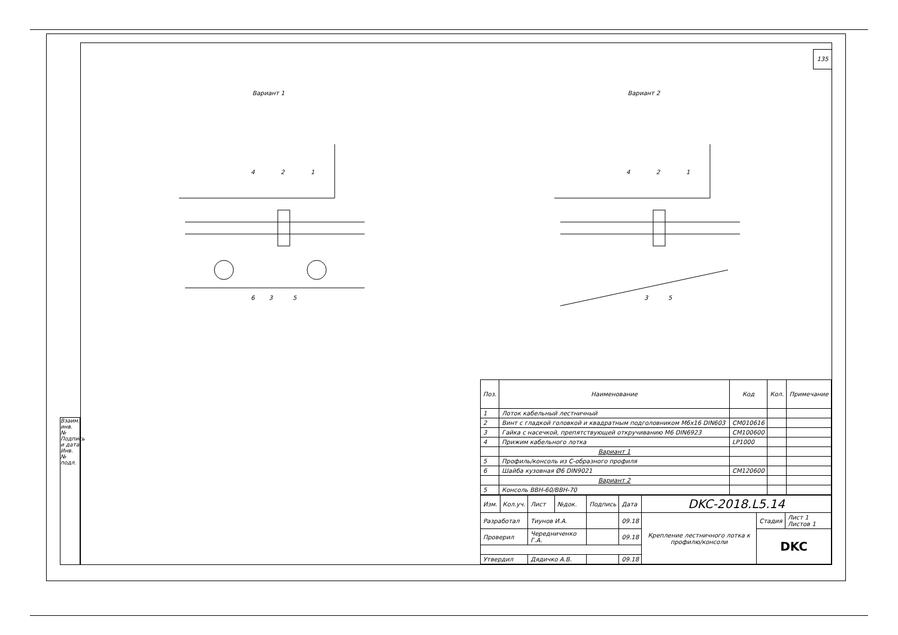135
Вариант 1
6
3
5
4
2
1
Вариант 2
3
5
4
2
1
| Поз. | Наименование | Код | Кол. | Примечание |
| --- | --- | --- | --- | --- |
| 1 | Лоток кабельный лестничный | | | |
| 2 | Винт с гладкой головкой и квадратным подголовником М6х16 DIN603 | CM010616 | | |
| 3 | Гайка с насечкой, препятствующей откручиванию М6 DIN6923 | CM100600 | | |
| 4 | Прижим кабельного лотка | LP1000 | | |
| | Вариант 1 | | | |
| 5 | Профиль/консоль из С-образного профиля | | | |
| 6 | Шайба кузовная Ø6 DIN9021 | CM120600 | | |
| | Вариант 2 | | | |
| 5 | Консоль ВВН-60/ВВН-70 | | | |
| Изм. | Кол.уч. | Лист | №док. | Подпись | Дата | DKC-2018.L5.14 | | |
| Разработал | | Тиунов И.А. | | | 09.18 | Крепление лестничного лотка к профилю/консоли | Стадия | Лист 1 Листов 1 |
| Проверил | | Чередниченко Г.А. | | | 09.18 | | DKC | |
| Утвердил | | Дядичко А.В. | | | 09.18 | | | |
Взаим. инв. № Подпись и дата Инв. № подл.